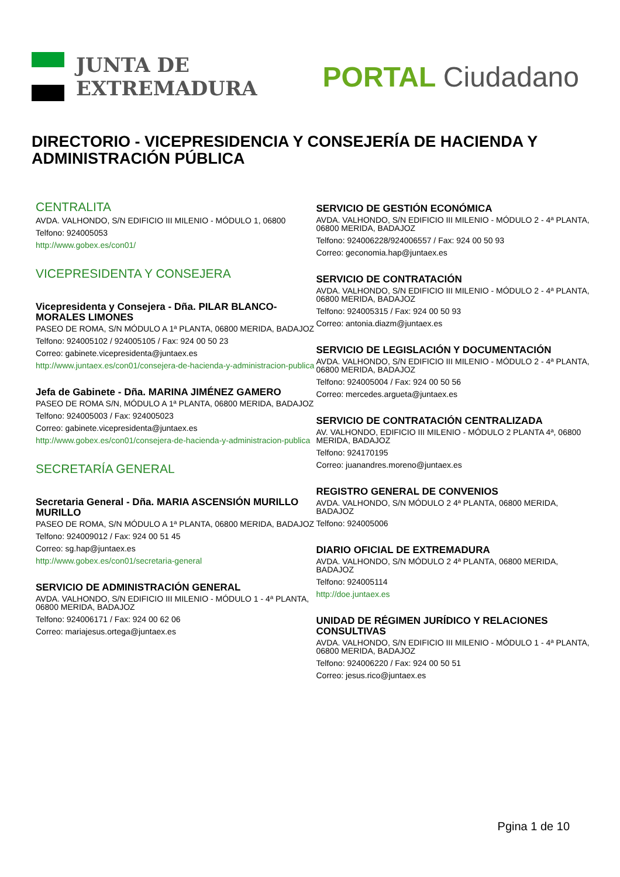JUNTA DE
EXTREMADURA
PORTAL Ciudadano
DIRECTORIO - VICEPRESIDENCIA Y CONSEJERÍA DE HACIENDA Y ADMINISTRACIÓN PÚBLICA
CENTRALITA
AVDA. VALHONDO, S/N EDIFICIO III MILENIO - MÓDULO 1, 06800
Telfono: 924005053
http://www.gobex.es/con01/
VICEPRESIDENTA Y CONSEJERA
Vicepresidenta y Consejera - Dña. PILAR BLANCO-MORALES LIMONES
PASEO DE ROMA, S/N MÓDULO A 1ª PLANTA, 06800 MERIDA, BADAJOZ
Telfono: 924005102 / 924005105 / Fax: 924 00 50 23
Correo: gabinete.vicepresidenta@juntaex.es
http://www.juntaex.es/con01/consejera-de-hacienda-y-administracion-publica
Jefa de Gabinete - Dña. MARINA JIMÉNEZ GAMERO
PASEO DE ROMA S/N, MÓDULO A 1ª PLANTA, 06800 MERIDA, BADAJOZ
Telfono: 924005003 / Fax: 924005023
Correo: gabinete.vicepresidenta@juntaex.es
http://www.gobex.es/con01/consejera-de-hacienda-y-administracion-publica
SECRETARÍA GENERAL
Secretaria General - Dña. MARIA ASCENSIÓN MURILLO MURILLO
PASEO DE ROMA, S/N MÓDULO A 1ª PLANTA, 06800 MERIDA, BADAJOZ
Telfono: 924009012 / Fax: 924 00 51 45
Correo: sg.hap@juntaex.es
http://www.gobex.es/con01/secretaria-general
SERVICIO DE ADMINISTRACIÓN GENERAL
AVDA. VALHONDO, S/N EDIFICIO III MILENIO - MÓDULO 1 - 4ª PLANTA, 06800 MERIDA, BADAJOZ
Telfono: 924006171 / Fax: 924 00 62 06
Correo: mariajesus.ortega@juntaex.es
SERVICIO DE GESTIÓN ECONÓMICA
AVDA. VALHONDO, S/N EDIFICIO III MILENIO - MÓDULO 2 - 4ª PLANTA, 06800 MERIDA, BADAJOZ
Telfono: 924006228/924006557 / Fax: 924 00 50 93
Correo: geconomia.hap@juntaex.es
SERVICIO DE CONTRATACIÓN
AVDA. VALHONDO, S/N EDIFICIO III MILENIO - MÓDULO 2 - 4ª PLANTA, 06800 MERIDA, BADAJOZ
Telfono: 924005315 / Fax: 924 00 50 93
Correo: antonia.diazm@juntaex.es
SERVICIO DE LEGISLACIÓN Y DOCUMENTACIÓN
AVDA. VALHONDO, S/N EDIFICIO III MILENIO - MÓDULO 2 - 4ª PLANTA, 06800 MERIDA, BADAJOZ
Telfono: 924005004 / Fax: 924 00 50 56
Correo: mercedes.argueta@juntaex.es
SERVICIO DE CONTRATACIÓN CENTRALIZADA
AV. VALHONDO, EDIFICIO III MILENIO - MÓDULO 2 PLANTA 4ª, 06800 MERIDA, BADAJOZ
Telfono: 924170195
Correo: juanandres.moreno@juntaex.es
REGISTRO GENERAL DE CONVENIOS
AVDA. VALHONDO, S/N MÓDULO 2 4ª PLANTA, 06800 MERIDA, BADAJOZ
Telfono: 924005006
DIARIO OFICIAL DE EXTREMADURA
AVDA. VALHONDO, S/N MÓDULO 2 4ª PLANTA, 06800 MERIDA, BADAJOZ
Telfono: 924005114
http://doe.juntaex.es
UNIDAD DE RÉGIMEN JURÍDICO Y RELACIONES CONSULTIVAS
AVDA. VALHONDO, S/N EDIFICIO III MILENIO - MÓDULO 1 - 4ª PLANTA, 06800 MERIDA, BADAJOZ
Telfono: 924006220 / Fax: 924 00 50 51
Correo: jesus.rico@juntaex.es
Pgina 1 de 10